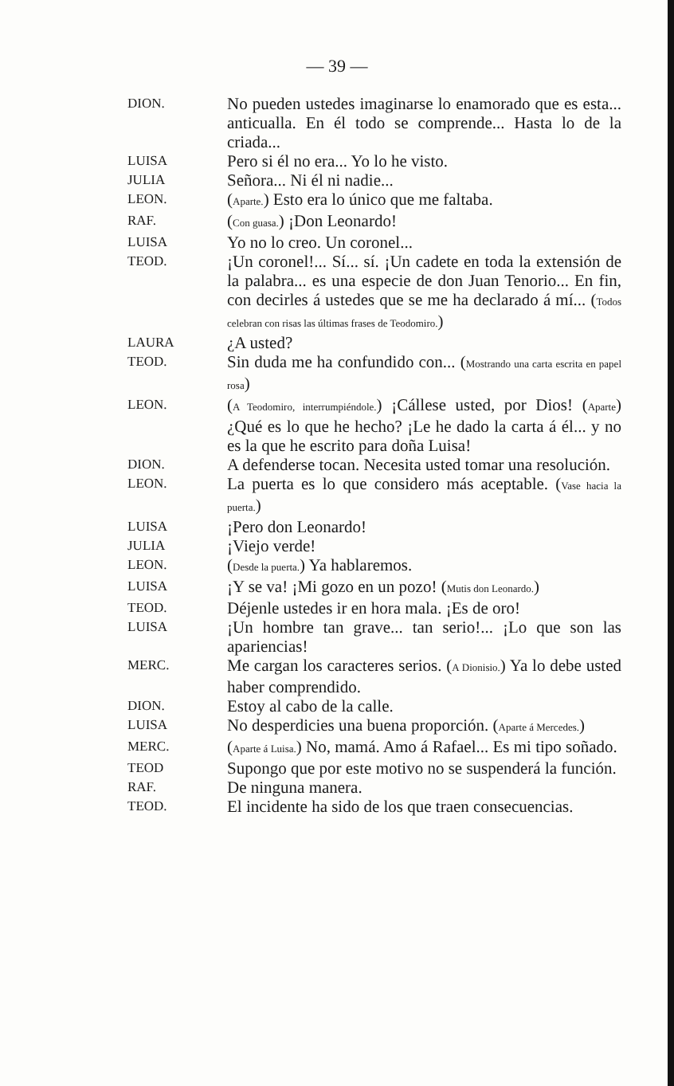— 39 —
DION.
No pueden ustedes imaginarse lo enamorado que es esta... anticualla. En él todo se comprende... Hasta lo de la criada...
LUISA
Pero si él no era... Yo lo he visto.
JULIA
Señora... Ni él ni nadie...
LEON.
(Aparte.) Esto era lo único que me faltaba.
RAF.
(Con guasa.) ¡Don Leonardo!
LUISA
Yo no lo creo. Un coronel...
TEOD.
¡Un coronel!... Sí... sí. ¡Un cadete en toda la extensión de la palabra... es una especie de don Juan Tenorio... En fin, con decirles á ustedes que se me ha declarado á mí... (Todos celebran con risas las últimas frases de Teodomiro.)
LAURA
¿A usted?
TEOD.
Sin duda me ha confundido con... (Mostrando una carta escrita en papel rosa)
LEON.
(A Teodomiro, interrumpiéndole.) ¡Cállese usted, por Dios! (Aparte) ¿Qué es lo que he hecho? ¡Le he dado la carta á él... y no es la que he escrito para doña Luisa!
DION.
A defenderse tocan. Necesita usted tomar una resolución.
LEON.
La puerta es lo que considero más aceptable. (Vase hacia la puerta.)
LUISA
¡Pero don Leonardo!
JULIA
¡Viejo verde!
LEON.
(Desde la puerta.) Ya hablaremos.
LUISA
¡Y se va! ¡Mi gozo en un pozo! (Mutis don Leonardo.)
TEOD.
Déjenle ustedes ir en hora mala. ¡Es de oro!
LUISA
¡Un hombre tan grave... tan serio!... ¡Lo que son las apariencias!
MERC.
Me cargan los caracteres serios. (A Dionisio.) Ya lo debe usted haber comprendido.
DION.
Estoy al cabo de la calle.
LUISA
No desperdicies una buena proporción. (Aparte á Mercedes.)
MERC.
(Aparte á Luisa.) No, mamá. Amo á Rafael... Es mi tipo soñado.
TEOD
Supongo que por este motivo no se suspenderá la función.
RAF.
De ninguna manera.
TEOD.
El incidente ha sido de los que traen consecuencias.